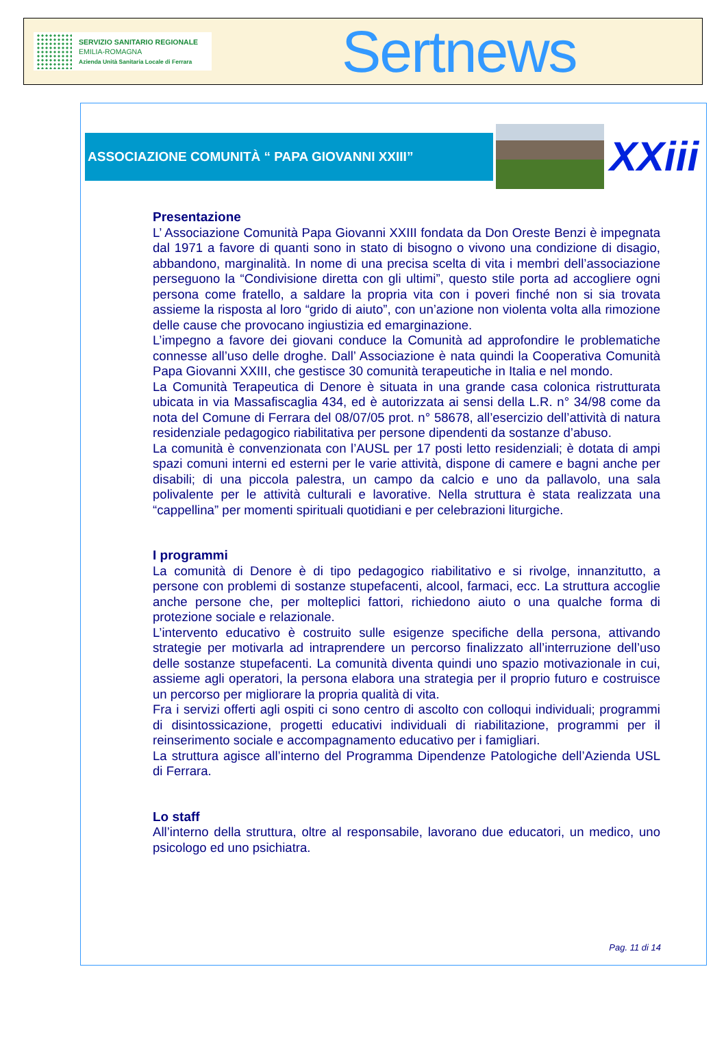SERVIZIO SANITARIO REGIONALE
EMILIA-ROMAGNA
Azienda Unità Sanitaria Locale di Ferrara
Sertnews
ASSOCIAZIONE COMUNITÀ “ PAPA GIOVANNI XXIII”
XXiii
Presentazione
L’ Associazione Comunità Papa Giovanni XXIII fondata da Don Oreste Benzi è impegnata dal 1971 a favore di quanti sono in stato di bisogno o vivono una condizione di disagio, abbandono, marginalità. In nome di una precisa scelta di vita i membri dell’associazione perseguono la “Condivisione diretta con gli ultimi”, questo stile porta ad accogliere ogni persona come fratello, a saldare la propria vita con i poveri finché non si sia trovata assieme la risposta al loro “grido di aiuto”, con un’azione non violenta volta alla rimozione delle cause che provocano ingiustizia ed emarginazione.
L’impegno a favore dei giovani conduce la Comunità ad approfondire le problematiche connesse all’uso delle droghe. Dall’ Associazione è nata quindi la Cooperativa Comunità Papa Giovanni XXIII, che gestisce 30 comunità terapeutiche in Italia e nel mondo.
La Comunità Terapeutica di Denore è situata in una grande casa colonica ristrutturata ubicata in via Massafiscaglia 434, ed è autorizzata ai sensi della L.R. n° 34/98 come da nota del Comune di Ferrara del 08/07/05 prot. n° 58678, all’esercizio dell’attività di natura residenziale pedagogico riabilitativa per persone dipendenti da sostanze d’abuso.
La comunità è convenzionata con l’AUSL per 17 posti letto residenziali; è dotata di ampi spazi comuni interni ed esterni per le varie attività, dispone di camere e bagni anche per disabili; di una piccola palestra, un campo da calcio e uno da pallavolo, una sala polivalente per le attività culturali e lavorative. Nella struttura è stata realizzata una “cappellina” per momenti spirituali quotidiani e per celebrazioni liturgiche.
I programmi
La comunità di Denore è di tipo pedagogico riabilitativo e si rivolge, innanzitutto, a persone con problemi di sostanze stupefacenti, alcool, farmaci, ecc. La struttura accoglie anche persone che, per molteplici fattori, richiedono aiuto o una qualche forma di protezione sociale e relazionale.
L’intervento educativo è costruito sulle esigenze specifiche della persona, attivando strategie per motivarla ad intraprendere un percorso finalizzato all’interruzione dell’uso delle sostanze stupefacenti. La comunità diventa quindi uno spazio motivazionale in cui, assieme agli operatori, la persona elabora una strategia per il proprio futuro e costruisce un percorso per migliorare la propria qualità di vita.
Fra i servizi offerti agli ospiti ci sono centro di ascolto con colloqui individuali; programmi di disintossicazione, progetti educativi individuali di riabilitazione, programmi per il reinserimento sociale e accompagnamento educativo per i famigliari.
La struttura agisce all’interno del Programma Dipendenze Patologiche dell’Azienda USL di Ferrara.
Lo staff
All’interno della struttura, oltre al responsabile, lavorano due educatori, un medico, uno psicologo ed uno psichiatra.
Pag. 11 di 14